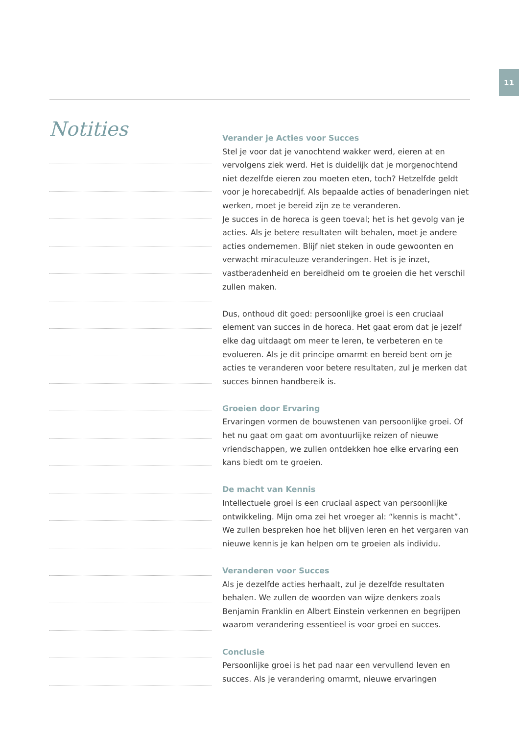11
Notities
Verander je Acties voor Succes
Stel je voor dat je vanochtend wakker werd, eieren at en vervolgens ziek werd. Het is duidelijk dat je morgenochtend niet dezelfde eieren zou moeten eten, toch? Hetzelfde geldt voor je horecabedrijf. Als bepaalde acties of benaderingen niet werken, moet je bereid zijn ze te veranderen.
Je succes in de horeca is geen toeval; het is het gevolg van je acties. Als je betere resultaten wilt behalen, moet je andere acties ondernemen. Blijf niet steken in oude gewoonten en verwacht miraculeuze veranderingen. Het is je inzet, vastberadenheid en bereidheid om te groeien die het verschil zullen maken.
Dus, onthoud dit goed: persoonlijke groei is een cruciaal element van succes in de horeca. Het gaat erom dat je jezelf elke dag uitdaagt om meer te leren, te verbeteren en te evolueren. Als je dit principe omarmt en bereid bent om je acties te veranderen voor betere resultaten, zul je merken dat succes binnen handbereik is.
Groeien door Ervaring
Ervaringen vormen de bouwstenen van persoonlijke groei. Of het nu gaat om gaat om avontuurlijke reizen of nieuwe vriendschappen, we zullen ontdekken hoe elke ervaring een kans biedt om te groeien.
De macht van Kennis
Intellectuele groei is een cruciaal aspect van persoonlijke ontwikkeling. Mijn oma zei het vroeger al: “kennis is macht”. We zullen bespreken hoe het blijven leren en het vergaren van nieuwe kennis je kan helpen om te groeien als individu.
Veranderen voor Succes
Als je dezelfde acties herhaalt, zul je dezelfde resultaten behalen. We zullen de woorden van wijze denkers zoals Benjamin Franklin en Albert Einstein verkennen en begrijpen waarom verandering essentieel is voor groei en succes.
Conclusie
Persoonlijke groei is het pad naar een vervullend leven en succes. Als je verandering omarmt, nieuwe ervaringen